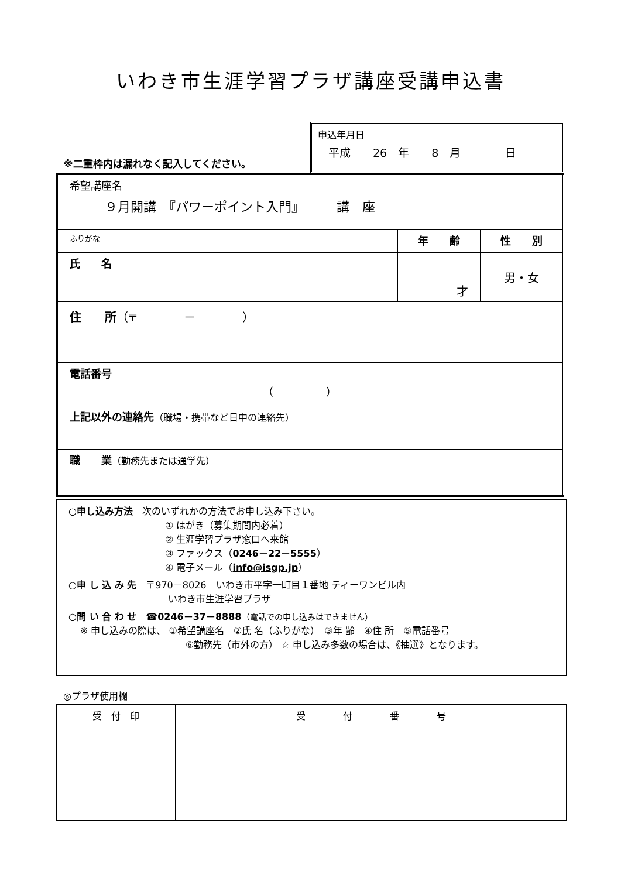いわき市生涯学習プラザ講座受講申込書
※二重枠内は漏れなく記入してください。
申込年月日
平成　　26　年　　8　月　　　　日
| 希望講座名 ９月開講 『パワーポイント入門』 講 座 | | |
| ふりがな | 年 齢 | 性 別 |
| 氏 名 | 才 | 男・女 |
| 住 所 （〒 － ） | | |
| 電話番号 （ ） | | |
| 上記以外の連絡先 （職場・携帯など日中の連絡先） | | |
| 職 業 （勤務先または通学先） | | |
○申し込み方法　次のいずれかの方法でお申し込み下さい。
① はがき（募集期間内必着）
② 生涯学習プラザ窓口へ来館
③ ファックス（0246－22－5555）
④ 電子メール（info@isgp.jp）
○申 し 込 み 先　〒970－8026　いわき市平字一町目１番地 ティーワンビル内
いわき市生涯学習プラザ
○問 い 合 わ せ　☎0246－37－8888（電話での申し込みはできません）
※ 申し込みの際は、 ①希望講座名　②氏 名（ふりがな）　③年 齢　④住 所　⑤電話番号
⑥勤務先（市外の方） ☆ 申し込み多数の場合は、《抽選》となります。
◎プラザ使用欄
| 受 付 印 | 受 付 番 号 |
| --- | --- |